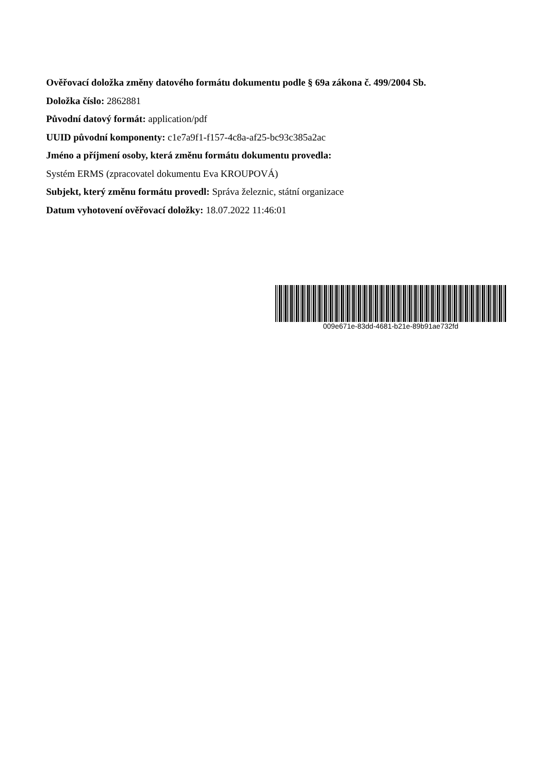Ověřovací doložka změny datového formátu dokumentu podle § 69a zákona č. 499/2004 Sb.
Doložka číslo: 2862881
Původní datový formát: application/pdf
UUID původní komponenty: c1e7a9f1-f157-4c8a-af25-bc93c385a2ac
Jméno a příjmení osoby, která změnu formátu dokumentu provedla:
Systém ERMS (zpracovatel dokumentu Eva KROUPOVÁ)
Subjekt, který změnu formátu provedl: Správa železnic, státní organizace
Datum vyhotovení ověřovací doložky: 18.07.2022 11:46:01
009e671e-83dd-4681-b21e-89b91ae732fd